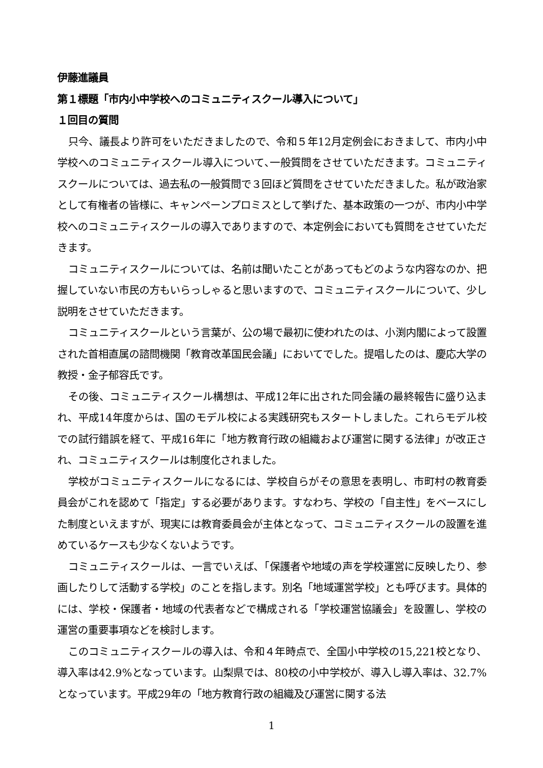伊藤進議員
第１標題「市内小中学校へのコミュニティスクール導入について」
１回目の質問
只今、議長より許可をいただきましたので、令和５年12月定例会におきまして、市内小中学校へのコミュニティスクール導入について､一般質問をさせていただきます。コミュニティスクールについては、過去私の一般質問で３回ほど質問をさせていただきました。私が政治家として有権者の皆様に、キャンペーンプロミスとして挙げた、基本政策の一つが、市内小中学校へのコミュニティスクールの導入でありますので、本定例会においても質問をさせていただきます。
コミュニティスクールについては、名前は聞いたことがあってもどのような内容なのか、把握していない市民の方もいらっしゃると思いますので、コミュニティスクールについて、少し説明をさせていただきます。
コミュニティスクールという言葉が、公の場で最初に使われたのは、小渕内閣によって設置された首相直属の諮問機関「教育改革国民会議」においてでした。提唱したのは、慶応大学の教授・金子郁容氏です。
その後、コミュニティスクール構想は、平成12年に出された同会議の最終報告に盛り込まれ、平成14年度からは、国のモデル校による実践研究もスタートしました。これらモデル校での試行錯誤を経て、平成16年に「地方教育行政の組織および運営に関する法律」が改正され、コミュニティスクールは制度化されました。
学校がコミュニティスクールになるには、学校自らがその意思を表明し、市町村の教育委員会がこれを認めて「指定」する必要があります。すなわち、学校の「自主性」をベースにした制度といえますが、現実には教育委員会が主体となって、コミュニティスクールの設置を進めているケースも少なくないようです。
コミュニティスクールは、一言でいえば､「保護者や地域の声を学校運営に反映したり、参画したりして活動する学校」のことを指します。別名「地域運営学校」とも呼びます。具体的には、学校・保護者・地域の代表者などで構成される「学校運営協議会」を設置し、学校の運営の重要事項などを検討します。
このコミュニティスクールの導入は、令和４年時点で、全国小中学校の15,221校となり、導入率は42.9%となっています。山梨県では、80校の小中学校が、導入し導入率は、32.7%となっています。平成29年の「地方教育行政の組織及び運営に関する法
1